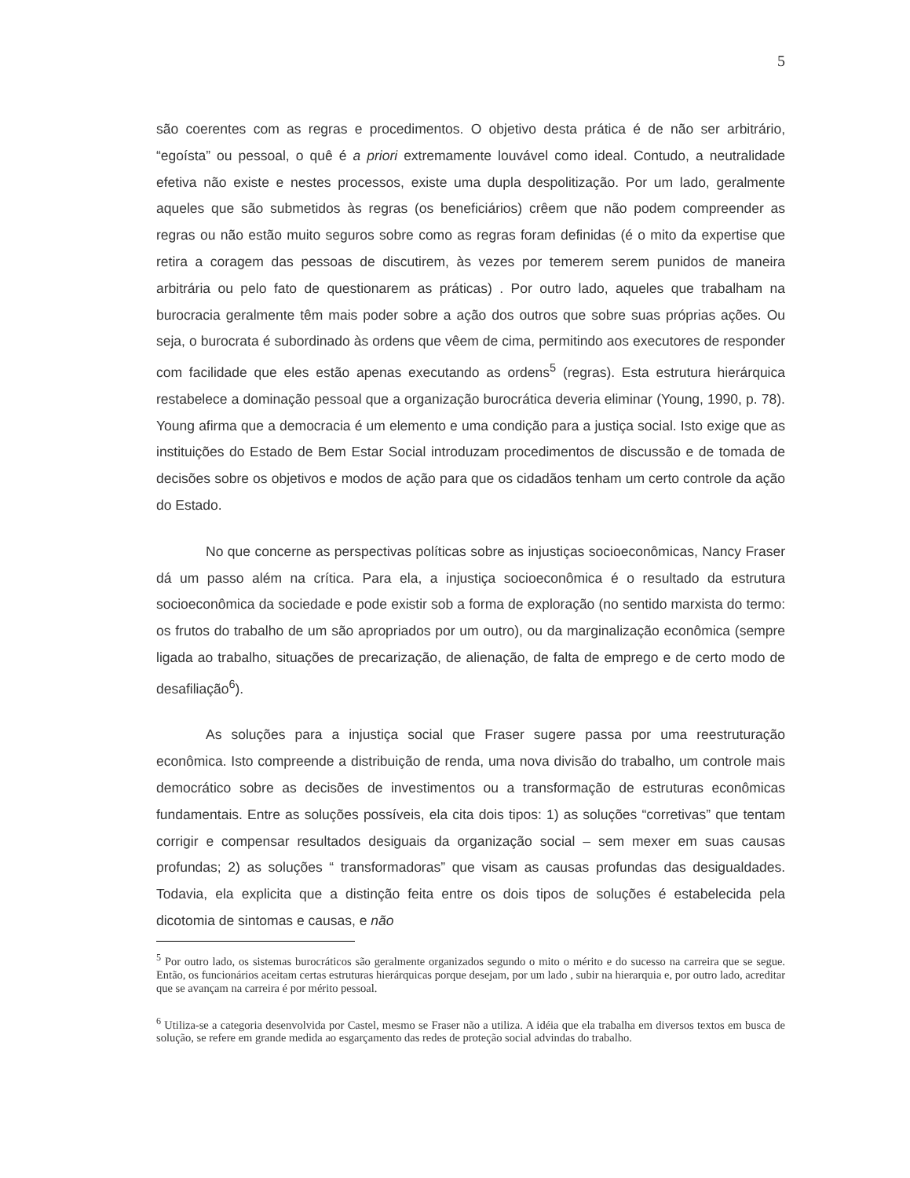5
são coerentes com as regras e procedimentos. O objetivo desta prática é de não ser arbitrário, “egoísta” ou pessoal, o quê é a priori extremamente louvável como ideal. Contudo, a neutralidade efetiva não existe e nestes processos, existe uma dupla despolitização. Por um lado, geralmente aqueles que são submetidos às regras (os beneficiários) crêem que não podem compreender as regras ou não estão muito seguros sobre como as regras foram definidas (é o mito da expertise que retira a coragem das pessoas de discutirem, às vezes por temerem serem punidos de maneira arbitrária ou pelo fato de questionarem as práticas) . Por outro lado, aqueles que trabalham na burocracia geralmente têm mais poder sobre a ação dos outros que sobre suas próprias ações. Ou seja, o burocrata é subordinado às ordens que vêem de cima, permitindo aos executores de responder com facilidade que eles estão apenas executando as ordens<sup>5</sup> (regras). Esta estrutura hierárquica restabelece a dominação pessoal que a organização burocrática deveria eliminar (Young, 1990, p. 78). Young afirma que a democracia é um elemento e uma condição para a justiça social. Isto exige que as instituições do Estado de Bem Estar Social introduzam procedimentos de discussão e de tomada de decisões sobre os objetivos e modos de ação para que os cidadãos tenham um certo controle da ação do Estado.
No que concerne as perspectivas políticas sobre as injustiças socioeconômicas, Nancy Fraser dá um passo além na crítica. Para ela, a injustiça socioeconômica é o resultado da estrutura socioeconômica da sociedade e pode existir sob a forma de exploração (no sentido marxista do termo: os frutos do trabalho de um são apropriados por um outro), ou da marginalização econômica (sempre ligada ao trabalho, situações de precarização, de alienação, de falta de emprego e de certo modo de desafiliação<sup>6</sup>).
As soluções para a injustiça social que Fraser sugere passa por uma reestruturação econômica. Isto compreende a distribuição de renda, uma nova divisão do trabalho, um controle mais democrático sobre as decisões de investimentos ou a transformação de estruturas econômicas fundamentais. Entre as soluções possíveis, ela cita dois tipos: 1) as soluções “corretivas” que tentam corrigir e compensar resultados desiguais da organização social – sem mexer em suas causas profundas; 2) as soluções “ transformadoras” que visam as causas profundas das desigualdades. Todavia, ela explicita que a distinção feita entre os dois tipos de soluções é estabelecida pela dicotomia de sintomas e causas, e não
<sup>5</sup> Por outro lado, os sistemas burocráticos são geralmente organizados segundo o mito o mérito e do sucesso na carreira que se segue. Então, os funcionários aceitam certas estruturas hierárquicas porque desejam, por um lado , subir na hierarquia e, por outro lado, acreditar que se avançam na carreira é por mérito pessoal.
<sup>6</sup> Utiliza-se a categoria desenvolvida por Castel, mesmo se Fraser não a utiliza. A idéia que ela trabalha em diversos textos em busca de solução, se refere em grande medida ao esgarçamento das redes de proteção social advindas do trabalho.